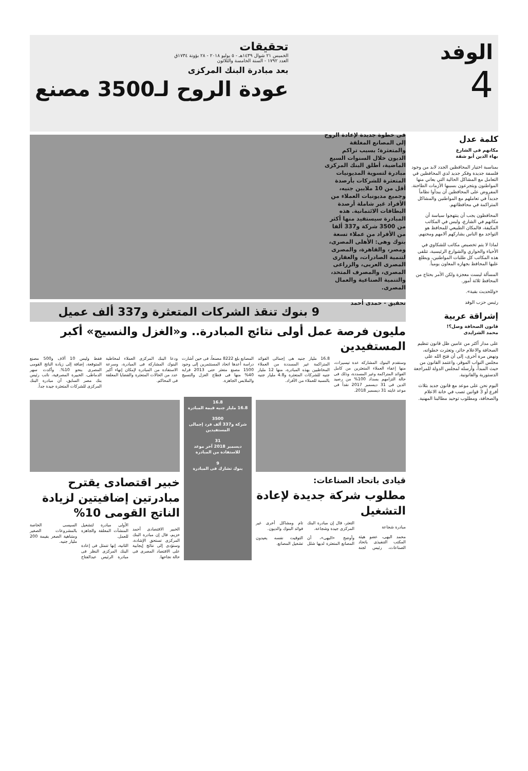الوفد
4
تحقيقات
الخميس ٢١ شوال ١٤٣٩هـ - ٥ يوليو ٢٠١٨ - ٢٨ بؤونة ١٧٣٤ق
العدد ١٧٩٢ - السنة الخامسة والثلاثون
بعد مبادرة البنك المركزى
عودة الروح لـ3500 مصنع
كلمة عدل
مكانهم فى الشارع
بهاء الدين أبو شقة
بمناسبة اختيار المحافظين الجدد لابد من وجود فلسفة جديدة وفكر جديد لدي المحافظين في التعامل مع المشاكل الحالية التي يعاني منها المواطنون ويتجرعون بسببها الأزمات الطاحنة. المفروض على المحافظين أن يبدأوا نظاماً جديداً في تعاملهم مع المواطنين والمشاكل المتراكمة في محافظاتهم.
المحافظون يجب أن ينتهجوا سياسة أن مكانهم في الشارع، وليس في المكاتب المكيفة، فالمكان الطبيعي للمحافظ هو التواجد مع الناس يشاركهم آلامهم ومحنهم.
لماذا لا يتم تخصيص مكاتب للشكاوي في الأحياء والحواري والشوارع الرئيسية، تتلقى هذه المكاتب كل طلبات المواطنين، ويطلع عليها المحافظ بجهازه المعاون يومياً.
المسألة ليست معجزة ولكن الأمر يحتاج من المحافظ ثلاثة أمور.
«وللحديث بقية».
رئيس حزب الوفد
إشراقة عربية
قانون الصحافة وصل؟!
محمد الشرايدى
على مدار أكثر من عامين ظل قانون تنظيم الصحافة والاعلام حائر، وتعثرت خطواته، ونهض مرة أخرى، إلى أن فتح الله على مجلس النواب الموقر، واعتمد القانون من حيث المبدأ، وأرسله لمجلس الدولة للمراجعة الدستورية والقانونية.
اليوم نحن على موعد مع قانون جديد بثلاث أفرع أو 3 قوانين تصب في خانة الاعلام والصحافة، ومطلوب توحيد مطالبنا المهنية.
فى خطوة جديدة لإعادة الروح إلى المصانع المغلقة والمتعثرة؛ بسبب تراكم الديون خلال السنوات السبع الماضية، أطلق البنك المركزى مبادرة لتسوية المديونيات المتعثرة للشركات بأرصدة أقل من 10 ملايين جنيه، وجميع مديونيات العملاء من الأفراد غير شاملة أرصدة البطاقات الائتمانية. هذه المبادرة سيستفيد منها أكثر من 3500 شركة و337 ألفا من الأفراد من عملاء تسعة بنوك وهى: الأهلى المصرى، ومصر، والقاهرة، والمصرى لتنمية الصادرات، والعقارى المصرى العربى، والزراعى المصرى، والمصرف المتحد، والتنمية الصناعية والعمال المصرى.
تحقيق - حمدى أحمد
9 بنوك تنقذ الشركات المتعثرة و337 ألف عميل
مليون فرصة عمل أولى نتائج المبادرة.. و«الغزل والنسيج» أكبر المستفيدين
وستقدم البنوك المشاركة عدة تيسيرات، منها إعفاء العملاء المتعثرين من كامل الفوائد المتراكمة وغير المسددة، وذلك فى حالة التزامهم بسداد 100% من رصيد الدين فى 31 ديسمبر 2017 نقداً فى موعد غايته 31 ديسمبر 2018.
16.8 مليار جنيه هى إجمالى الفوائد المتراكمة غير المسددة من العملاء المخاطبين بهذه المبادرة، منها 12 مليار جنيه للشركات المتعثرة و4.8 مليار جنيه بالنسبة للعملاء من الأفراد.
المصانع بلغ 8222 مصنعاً، فى حين أشارت دراسة أعدها اتحاد المستثمرين إلى وجود 1500 مصنع متعثر حتى 2013 قرابة 40% منها فى قطاع الغزل والنسيج والملابس الجاهزة.
ودعا البنك المركزى العملاء لمخاطبة البنوك المشاركة فى المبادرة، وسرعة الاستفادة من المبادرة لإمكان إنهاء أكبر عدد من الحالات المتعثرة والقضايا المعلقة فى المحاكم.
فقط وليس 10 آلاف و500 مصنع المتوقعة، إضافة إلى زيادة الناتج القومى المصرى بنحو 10%. وأكدت سهر الدماطى، الخبيرة المصرفية، نائب رئيس بنك مصر السابق، أن مبادرة البنك المركزى للشركات المتعثرة جيدة جداً.
قيادى باتحاد الصناعات:
مطلوب شركة جديدة لإعادة التشغيل
مبادرة شجاعة
محمد البهى، عضو هيئة المكتب التنفيذى باتحاد الصناعات، رئيس لجنة التعثر، قال إن مبادرة البنك المركزى جيدة وشجاعة.
وأوضح «البهى»، أن المصانع المتعثرة لديها شلل تام ومشاكل أخرى غير فوائد البنوك والديون.
التوقيت نفسه يعيدون تشغيل المصانع.
16.8
16.8 مليار جنيه قيمة المبادرة
3500
شركة و337 ألف فرد إجمالى المستفيدين
31
ديسمبر 2018 آخر موعد للاستفادة من المبادرة
9
بنوك تشارك فى المبادرة
خبير اقتصادى يقترح مبادرتين إضافيتين لزيادة الناتج القومى 10%
الخبير الاقتصادى أحمد خزيم، قال إن مبادرة البنك المركزى تستحق الإشادة، وستؤدى إلى نتائج إيجابية على الاقتصاد المصرى فى حالة نجاحها.
الأولى مبادرة لتشغيل المنشآت المغلقة والجاهزة للعمل.
الثانية، إنها تتمثل فى إعادة البنك المركزى النظر فى مبادرة الرئيس عبدالفتاح السيسى الخاصة بالمشروعات الصغير ومتناهية الصغر بقيمة 200 مليار جنيه.